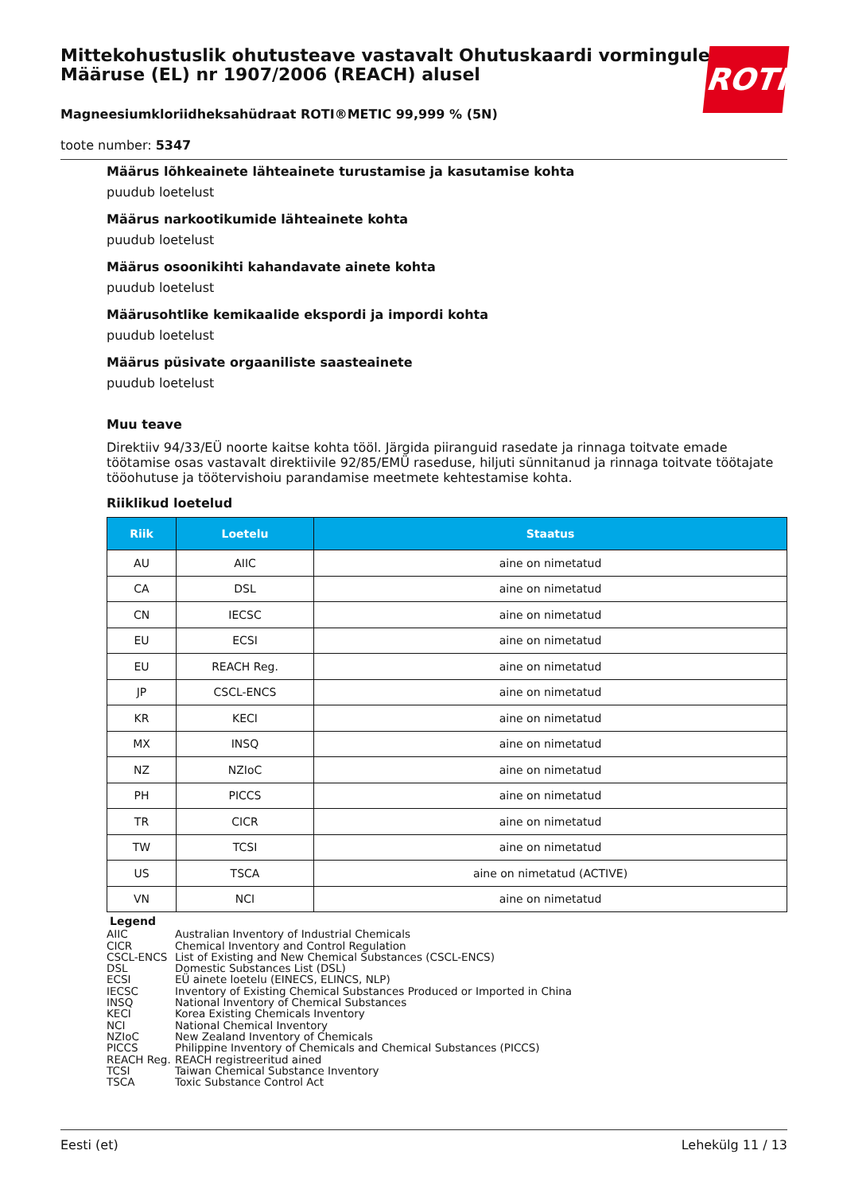Mittekohustuslik ohutusteave vastavalt Ohutuskaardi vormingule Määruse (EL) nr 1907/2006 (REACH) alusel
Magneesiumkloriidheksahüdraat ROTI®METIC 99,999 % (5N)
toote number: 5347
ROTH
Määrus lõhkeainete lähteainete turustamise ja kasutamise kohta
puudub loetelust
Määrus narkootikumide lähteainete kohta
puudub loetelust
Määrus osoonikihti kahandavate ainete kohta
puudub loetelust
Määrusohtlike kemikaalide ekspordi ja impordi kohta
puudub loetelust
Määrus püsivate orgaaniliste saasteainete
puudub loetelust
Muu teave
Direktiiv 94/33/EÜ noorte kaitse kohta tööl. Järgida piiranguid rasedate ja rinnaga toitvate emade töötamise osas vastavalt direktiivile 92/85/EMÜ raseduse, hiljuti sünnitanud ja rinnaga toitvate töötajate tööohutuse ja töötervishoiu parandamise meetmete kehtestamise kohta.
Riiklikud loetelud
| Riik | Loetelu | Staatus |
| --- | --- | --- |
| AU | AIIC | aine on nimetatud |
| CA | DSL | aine on nimetatud |
| CN | IECSC | aine on nimetatud |
| EU | ECSI | aine on nimetatud |
| EU | REACH Reg. | aine on nimetatud |
| JP | CSCL-ENCS | aine on nimetatud |
| KR | KECI | aine on nimetatud |
| MX | INSQ | aine on nimetatud |
| NZ | NZIoC | aine on nimetatud |
| PH | PICCS | aine on nimetatud |
| TR | CICR | aine on nimetatud |
| TW | TCSI | aine on nimetatud |
| US | TSCA | aine on nimetatud (ACTIVE) |
| VN | NCI | aine on nimetatud |
Legend
AIIC Australian Inventory of Industrial Chemicals
CICR Chemical Inventory and Control Regulation
CSCL-ENCS List of Existing and New Chemical Substances (CSCL-ENCS)
DSL Domestic Substances List (DSL)
ECSI EÜ ainete loetelu (EINECS, ELINCS, NLP)
IECSC Inventory of Existing Chemical Substances Produced or Imported in China
INSQ National Inventory of Chemical Substances
KECI Korea Existing Chemicals Inventory
NCI National Chemical Inventory
NZIoC New Zealand Inventory of Chemicals
PICCS Philippine Inventory of Chemicals and Chemical Substances (PICCS)
REACH Reg. REACH registreeritud ained
TCSI Taiwan Chemical Substance Inventory
TSCA Toxic Substance Control Act
Eesti (et) Lehekülg 11 / 13